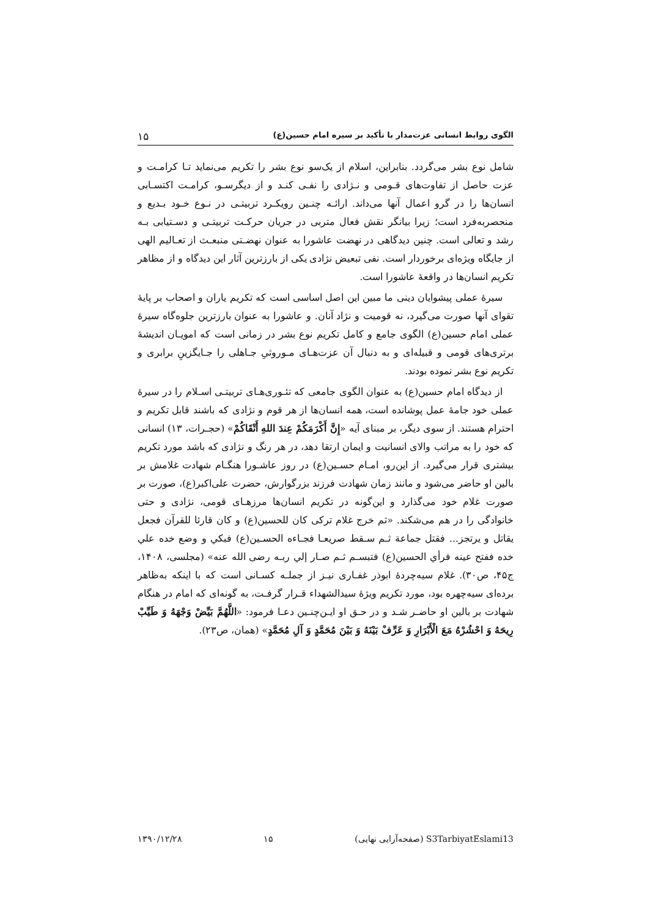الگوی روابط انسانی عزت‌مدار با تأکید بر سیره امام حسین(ع) ۱۵
شامل نوع بشر می‌گردد. بنابراین، اسلام از یک‌سو نوع بشر را تکریم می‌نماید تـا کرامـت و عزت حاصل از تفاوت‌های قـومی و نـژادی را نفـی کنـد و از دیگرسـو، کرامـت اکتسـابی انسان‌ها را در گرو اعمال آنها می‌داند. ارائـه چنـین رویکـرد تربیتـی در نـوع خـود بـدیع و منحصربه‌فرد است؛ زیرا بیانگر نقش فعال متربی در جریان حرکـت تربیتـی و دسـتیابی بـه رشد و تعالی است. چنین دیدگاهی در نهضت عاشورا به عنوان نهضـتی منبعـث از تعـالیم الهی از جایگاه ویژه‌ای برخوردار است. نفی تبعیض نژادی یکی از بارزترین آثار این دیدگاه و از مظاهر تکریم انسان‌ها در واقعهٔ عاشورا است.
سیرهٔ عملی پیشوایان دینی ما مبین این اصل اساسی است که تکریم یاران و اصحاب بر پایهٔ تقوای آنها صورت می‌گیرد، نه قومیت و نژاد آنان. و عاشورا به عنوان بارزترین جلوه‌گاه سیرهٔ عملی امام حسین(ع) الگوی جامع و کامل تکریم نوع بشر در زمانی است که امویـان اندیشهٔ برتری‌های قومی و قبیله‌ای و به دنبال آن عزت‌هـای مـوروثیِ جـاهلی را جـایگزینِ برابری و تکریم نوع بشر نموده بودند.
از دیدگاه امام حسین(ع) به عنوان الگوی جامعی که تئـوری‌هـای تربیتـی اسـلام را در سیرهٔ عملی خود جامهٔ عمل پوشانده است، همه انسان‌ها از هر قوم و نژادی که باشند قابل تکریم و احترام هستند. از سوی دیگر، بر مبنای آیه «إِنَّ أَكْرَمَكُمْ عِندَ اللهِ أَتْقَاكُمْ» (حجـرات، ۱۳) انسانی که خود را به مراتب والای انسانیت و ایمان ارتقا دهد، در هر رنگ و نژادی که باشد مورد تکریم بیشتری قرار می‌گیرد. از این‌رو، امـام حسـین(ع) در روز عاشـورا هنگـام شهادت غلامش بر بالین او حاضر می‌شود و مانند زمان شهادت فرزند بزرگوارش، حضرت علی‌اکبر(ع)، صورت بر صورت غلام خود می‌گذارد و این‌گونه در تکریم انسان‌ها مرزهـای قومی، نژادی و حتی خانوادگی را در هم می‌شکند. «ثم خرج غلام ترکی کان للحسین(ع) و کان قارئا للقرآن فجعل یقاتل و یرتجز... فقتل جماعة ثـم سـقط صریعـا فجـاءه الحسـین(ع) فبکي و وضع خده علي خده ففتح عینه فرأي الحسین(ع) فتبسـم ثـم صـار إلي ربـه رضی الله عنه» (مجلسی، ۱۴۰۸، ج۴۵، ص۳۰). غلام سیه‌چردهٔ ابوذر غفـاری نیـز از جملـه کسـانی است که با اینکه به‌ظاهر برده‌ای سیه‌چهره بود، مورد تکریم ویژهٔ سیدالشهداء قـرار گرفـت، به گونه‌ای که امام در هنگام شهادت بر بالین او حاضـر شـد و در حـق او ایـن‌چنـین دعـا فرمود: «اللَّهُمَّ بَيِّضْ وَجْهَهُ وَ طَيِّبْ رِيحَهُ وَ احْشُرْهُ مَعَ الْأَبْرَارِ وَ عَرِّفْ بَيْنَهُ وَ بَيْنَ مُحَمَّدٍ وَ آلِ مُحَمَّدٍ» (همان، ص۲۳).
S3TarbiyatEslami13 (صفحه‌آرایی نهایی) ۱۵ ۱۳۹۰/۱۲/۲۸